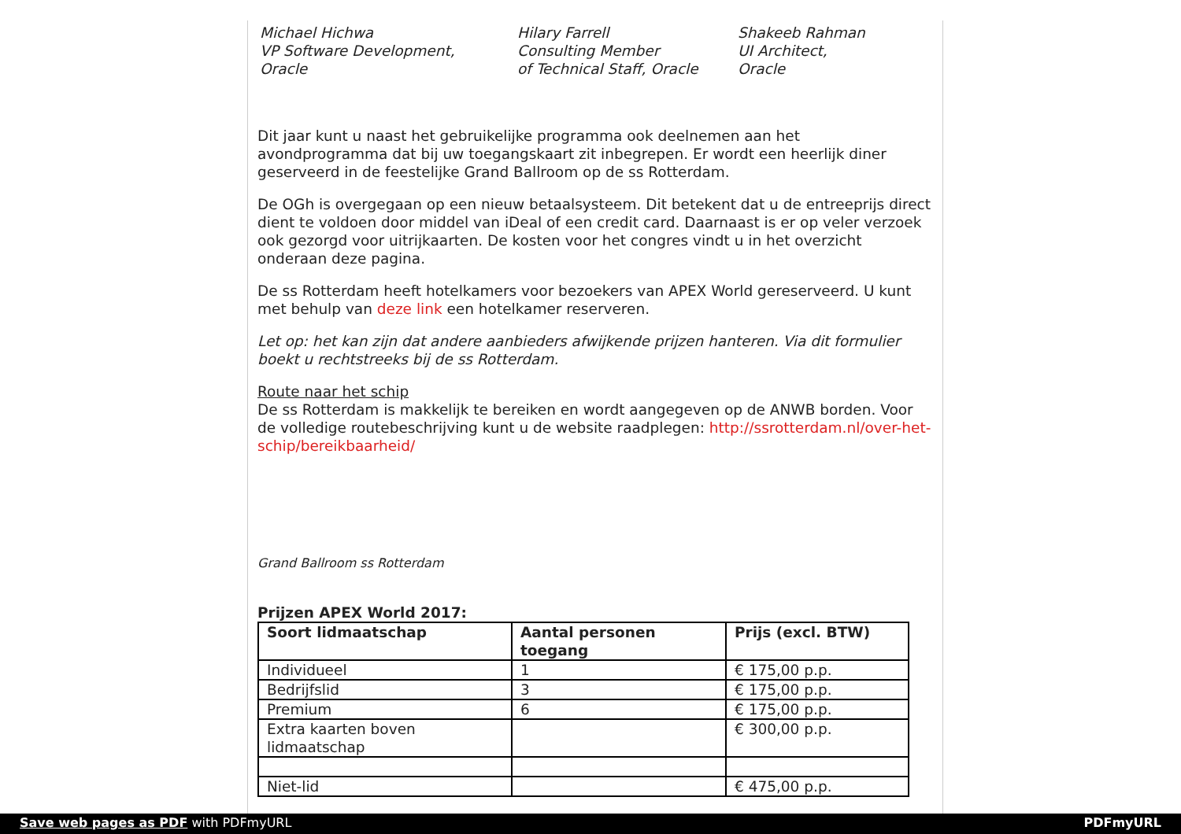Michael Hichwa
VP Software Development,
Oracle
Hilary Farrell
Consulting Member
of Technical Staff, Oracle
Shakeeb Rahman
UI Architect,
Oracle
Dit jaar kunt u naast het gebruikelijke programma ook deelnemen aan het avondprogramma dat bij uw toegangskaart zit inbegrepen. Er wordt een heerlijk diner geserveerd in de feestelijke Grand Ballroom op de ss Rotterdam.
De OGh is overgegaan op een nieuw betaalsysteem. Dit betekent dat u de entreeprijs direct dient te voldoen door middel van iDeal of een credit card. Daarnaast is er op veler verzoek ook gezorgd voor uitrijkaarten. De kosten voor het congres vindt u in het overzicht onderaan deze pagina.
De ss Rotterdam heeft hotelkamers voor bezoekers van APEX World gereserveerd. U kunt met behulp van deze link een hotelkamer reserveren.
Let op: het kan zijn dat andere aanbieders afwijkende prijzen hanteren. Via dit formulier boekt u rechtstreeks bij de ss Rotterdam.
Route naar het schip
De ss Rotterdam is makkelijk te bereiken en wordt aangegeven op de ANWB borden. Voor de volledige routebeschrijving kunt u de website raadplegen: http://ssrotterdam.nl/over-het-schip/bereikbaarheid/
Grand Ballroom ss Rotterdam
Prijzen APEX World 2017:
| Soort lidmaatschap | Aantal personen toegang | Prijs (excl. BTW) |
| --- | --- | --- |
| Individueel | 1 | € 175,00 p.p. |
| Bedrijfslid | 3 | € 175,00 p.p. |
| Premium | 6 | € 175,00 p.p. |
| Extra kaarten boven lidmaatschap | | € 300,00 p.p. |
| Niet-lid | | € 475,00 p.p. |
Save web pages as PDF with PDFmyURL PDFmyURL